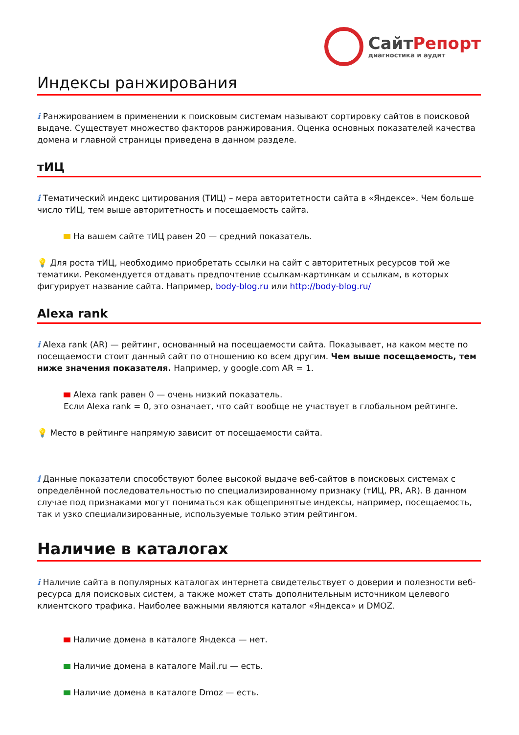СайтРепорт
диагностика и аудит
Индексы ранжирования
i Ранжированием в применении к поисковым системам называют сортировку сайтов в поисковой выдаче. Существует множество факторов ранжирования. Оценка основных показателей качества домена и главной страницы приведена в данном разделе.
тИЦ
i Тематический индекс цитирования (ТИЦ) – мера авторитетности сайта в «Яндексе». Чем больше число тИЦ, тем выше авторитетность и посещаемость сайта.
На вашем сайте тИЦ равен 20 — средний показатель.
💡 Для роста тИЦ, необходимо приобретать ссылки на сайт с авторитетных ресурсов той же тематики. Рекомендуется отдавать предпочтение ссылкам-картинкам и ссылкам, в которых фигурирует название сайта. Например, body-blog.ru или http://body-blog.ru/
Alexa rank
i Alexa rank (AR) — рейтинг, основанный на посещаемости сайта. Показывает, на каком месте по посещаемости стоит данный сайт по отношению ко всем другим. Чем выше посещаемость, тем ниже значения показателя. Например, у google.com AR = 1.
Alexa rank равен 0 — очень низкий показатель.
Если Alexa rank = 0, это означает, что сайт вообще не участвует в глобальном рейтинге.
💡 Место в рейтинге напрямую зависит от посещаемости сайта.
i Данные показатели способствуют более высокой выдаче веб-сайтов в поисковых системах с определённой последовательностью по специализированному признаку (тИЦ, PR, AR). В данном случае под признаками могут пониматься как общепринятые индексы, например, посещаемость, так и узко специализированные, используемые только этим рейтингом.
Наличие в каталогах
i Наличие сайта в популярных каталогах интернета свидетельствует о доверии и полезности веб-ресурса для поисковых систем, а также может стать дополнительным источником целевого клиентского трафика. Наиболее важными являются каталог «Яндекса» и DMOZ.
Наличие домена в каталоге Яндекса — нет.
Наличие домена в каталоге Mail.ru — есть.
Наличие домена в каталоге Dmoz — есть.